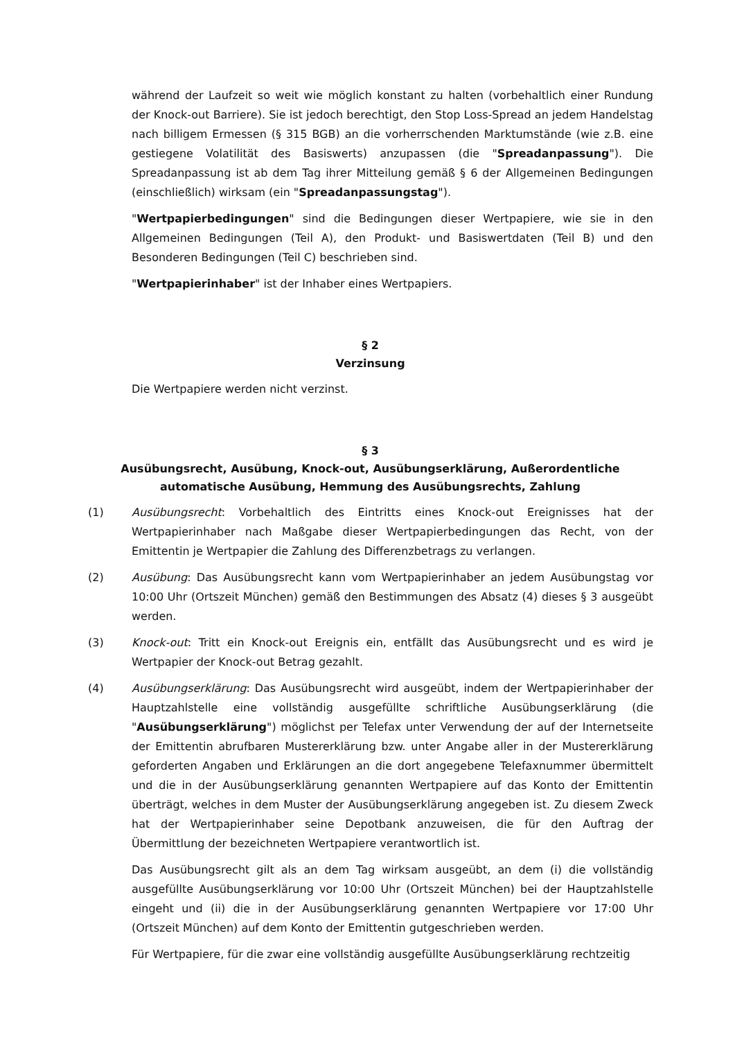während der Laufzeit so weit wie möglich konstant zu halten (vorbehaltlich einer Rundung der Knock-out Barriere). Sie ist jedoch berechtigt, den Stop Loss-Spread an jedem Handelstag nach billigem Ermessen (§ 315 BGB) an die vorherrschenden Marktumstände (wie z.B. eine gestiegene Volatilität des Basiswerts) anzupassen (die "Spreadanpassung"). Die Spreadanpassung ist ab dem Tag ihrer Mitteilung gemäß § 6 der Allgemeinen Bedingungen (einschließlich) wirksam (ein "Spreadanpassungstag").
"Wertpapierbedingungen" sind die Bedingungen dieser Wertpapiere, wie sie in den Allgemeinen Bedingungen (Teil A), den Produkt- und Basiswertdaten (Teil B) und den Besonderen Bedingungen (Teil C) beschrieben sind.
"Wertpapierinhaber" ist der Inhaber eines Wertpapiers.
§ 2
Verzinsung
Die Wertpapiere werden nicht verzinst.
§ 3
Ausübungsrecht, Ausübung, Knock-out, Ausübungserklärung, Außerordentliche automatische Ausübung, Hemmung des Ausübungsrechts, Zahlung
(1) Ausübungsrecht: Vorbehaltlich des Eintritts eines Knock-out Ereignisses hat der Wertpapierinhaber nach Maßgabe dieser Wertpapierbedingungen das Recht, von der Emittentin je Wertpapier die Zahlung des Differenzbetrags zu verlangen.
(2) Ausübung: Das Ausübungsrecht kann vom Wertpapierinhaber an jedem Ausübungstag vor 10:00 Uhr (Ortszeit München) gemäß den Bestimmungen des Absatz (4) dieses § 3 ausgeübt werden.
(3) Knock-out: Tritt ein Knock-out Ereignis ein, entfällt das Ausübungsrecht und es wird je Wertpapier der Knock-out Betrag gezahlt.
(4) Ausübungserklärung: Das Ausübungsrecht wird ausgeübt, indem der Wertpapierinhaber der Hauptzahlstelle eine vollständig ausgefüllte schriftliche Ausübungserklärung (die "Ausübungserklärung") möglichst per Telefax unter Verwendung der auf der Internetseite der Emittentin abrufbaren Mustererklärung bzw. unter Angabe aller in der Mustererklärung geforderten Angaben und Erklärungen an die dort angegebene Telefaxnummer übermittelt und die in der Ausübungserklärung genannten Wertpapiere auf das Konto der Emittentin überträgt, welches in dem Muster der Ausübungserklärung angegeben ist. Zu diesem Zweck hat der Wertpapierinhaber seine Depotbank anzuweisen, die für den Auftrag der Übermittlung der bezeichneten Wertpapiere verantwortlich ist.
Das Ausübungsrecht gilt als an dem Tag wirksam ausgeübt, an dem (i) die vollständig ausgefüllte Ausübungserklärung vor 10:00 Uhr (Ortszeit München) bei der Hauptzahlstelle eingeht und (ii) die in der Ausübungserklärung genannten Wertpapiere vor 17:00 Uhr (Ortszeit München) auf dem Konto der Emittentin gutgeschrieben werden.
Für Wertpapiere, für die zwar eine vollständig ausgefüllte Ausübungserklärung rechtzeitig